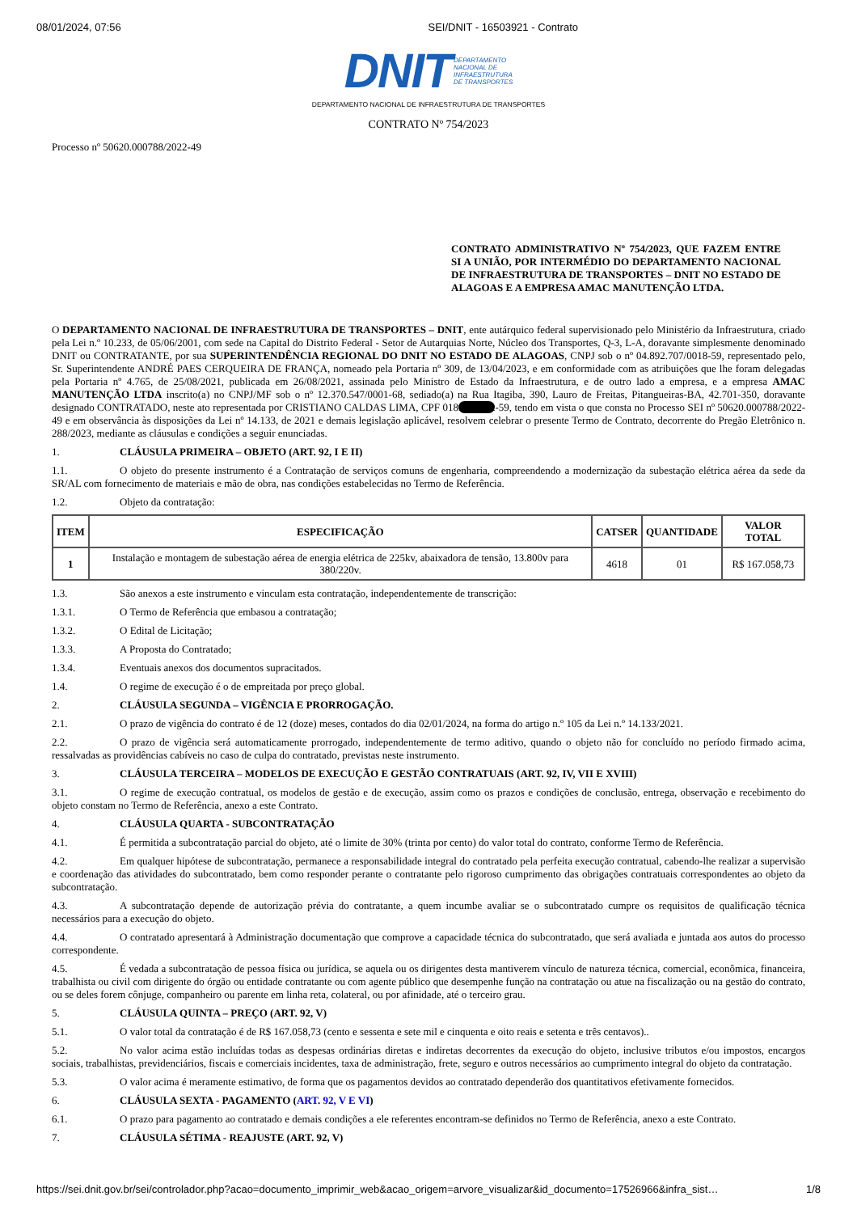08/01/2024, 07:56 SEI/DNIT - 16503921 - Contrato
DNIT DEPARTAMENTO
NACIONAL DE
INFRAESTRUTURA
DE TRANSPORTES
DEPARTAMENTO NACIONAL DE INFRAESTRUTURA DE TRANSPORTES
CONTRATO Nº 754/2023
Processo nº 50620.000788/2022-49
CONTRATO ADMINISTRATIVO Nº 754/2023, QUE FAZEM ENTRE SI A UNIÃO, POR INTERMÉDIO DO DEPARTAMENTO NACIONAL DE INFRAESTRUTURA DE TRANSPORTES – DNIT NO ESTADO DE ALAGOAS E A EMPRESA AMAC MANUTENÇÃO LTDA.
O DEPARTAMENTO NACIONAL DE INFRAESTRUTURA DE TRANSPORTES – DNIT, ente autárquico federal supervisionado pelo Ministério da Infraestrutura, criado pela Lei n.º 10.233, de 05/06/2001, com sede na Capital do Distrito Federal - Setor de Autarquias Norte, Núcleo dos Transportes, Q-3, L-A, doravante simplesmente denominado DNIT ou CONTRATANTE, por sua SUPERINTENDÊNCIA REGIONAL DO DNIT NO ESTADO DE ALAGOAS, CNPJ sob o nº 04.892.707/0018-59, representado pelo, Sr. Superintendente ANDRÉ PAES CERQUEIRA DE FRANÇA, nomeado pela Portaria nº 309, de 13/04/2023, e em conformidade com as atribuições que lhe foram delegadas pela Portaria nº 4.765, de 25/08/2021, publicada em 26/08/2021, assinada pelo Ministro de Estado da Infraestrutura, e de outro lado a empresa, e a empresa AMAC MANUTENÇÃO LTDA inscrito(a) no CNPJ/MF sob o nº 12.370.547/0001-68, sediado(a) na Rua Itagiba, 390, Lauro de Freitas, Pitangueiras-BA, 42.701-350, doravante designado CONTRATADO, neste ato representada por CRISTIANO CALDAS LIMA, CPF 018xxxxxxx-59, tendo em vista o que consta no Processo SEI nº 50620.000788/2022-49 e em observância às disposições da Lei nº 14.133, de 2021 e demais legislação aplicável, resolvem celebrar o presente Termo de Contrato, decorrente do Pregão Eletrônico n. 288/2023, mediante as cláusulas e condições a seguir enunciadas.
1. CLÁUSULA PRIMEIRA – OBJETO (ART. 92, I E II)
1.1. O objeto do presente instrumento é a Contratação de serviços comuns de engenharia, compreendendo a modernização da subestação elétrica aérea da sede da SR/AL com fornecimento de materiais e mão de obra, nas condições estabelecidas no Termo de Referência.
1.2. Objeto da contratação:
| ITEM | ESPECIFICAÇÃO | CATSER | QUANTIDADE | VALOR TOTAL |
| --- | --- | --- | --- | --- |
| 1 | Instalação e montagem de subestação aérea de energia elétrica de 225kv, abaixadora de tensão, 13.800v para 380/220v. | 4618 | 01 | R$ 167.058,73 |
1.3. São anexos a este instrumento e vinculam esta contratação, independentemente de transcrição:
1.3.1. O Termo de Referência que embasou a contratação;
1.3.2. O Edital de Licitação;
1.3.3. A Proposta do Contratado;
1.3.4. Eventuais anexos dos documentos supracitados.
1.4. O regime de execução é o de empreitada por preço global.
2. CLÁUSULA SEGUNDA – VIGÊNCIA E PRORROGAÇÃO.
2.1. O prazo de vigência do contrato é de 12 (doze) meses, contados do dia 02/01/2024, na forma do artigo n.º 105 da Lei n.º 14.133/2021.
2.2. O prazo de vigência será automaticamente prorrogado, independentemente de termo aditivo, quando o objeto não for concluído no período firmado acima, ressalvadas as providências cabíveis no caso de culpa do contratado, previstas neste instrumento.
3. CLÁUSULA TERCEIRA – MODELOS DE EXECUÇÃO E GESTÃO CONTRATUAIS (ART. 92, IV, VII E XVIII)
3.1. O regime de execução contratual, os modelos de gestão e de execução, assim como os prazos e condições de conclusão, entrega, observação e recebimento do objeto constam no Termo de Referência, anexo a este Contrato.
4. CLÁUSULA QUARTA - SUBCONTRATAÇÃO
4.1. É permitida a subcontratação parcial do objeto, até o limite de 30% (trinta por cento) do valor total do contrato, conforme Termo de Referência.
4.2. Em qualquer hipótese de subcontratação, permanece a responsabilidade integral do contratado pela perfeita execução contratual, cabendo-lhe realizar a supervisão e coordenação das atividades do subcontratado, bem como responder perante o contratante pelo rigoroso cumprimento das obrigações contratuais correspondentes ao objeto da subcontratação.
4.3. A subcontratação depende de autorização prévia do contratante, a quem incumbe avaliar se o subcontratado cumpre os requisitos de qualificação técnica necessários para a execução do objeto.
4.4. O contratado apresentará à Administração documentação que comprove a capacidade técnica do subcontratado, que será avaliada e juntada aos autos do processo correspondente.
4.5. É vedada a subcontratação de pessoa física ou jurídica, se aquela ou os dirigentes desta mantiverem vínculo de natureza técnica, comercial, econômica, financeira, trabalhista ou civil com dirigente do órgão ou entidade contratante ou com agente público que desempenhe função na contratação ou atue na fiscalização ou na gestão do contrato, ou se deles forem cônjuge, companheiro ou parente em linha reta, colateral, ou por afinidade, até o terceiro grau.
5. CLÁUSULA QUINTA – PREÇO (ART. 92, V)
5.1. O valor total da contratação é de R$ 167.058,73 (cento e sessenta e sete mil e cinquenta e oito reais e setenta e três centavos)..
5.2. No valor acima estão incluídas todas as despesas ordinárias diretas e indiretas decorrentes da execução do objeto, inclusive tributos e/ou impostos, encargos sociais, trabalhistas, previdenciários, fiscais e comerciais incidentes, taxa de administração, frete, seguro e outros necessários ao cumprimento integral do objeto da contratação.
5.3. O valor acima é meramente estimativo, de forma que os pagamentos devidos ao contratado dependerão dos quantitativos efetivamente fornecidos.
6. CLÁUSULA SEXTA - PAGAMENTO (ART. 92, V E VI)
6.1. O prazo para pagamento ao contratado e demais condições a ele referentes encontram-se definidos no Termo de Referência, anexo a este Contrato.
7. CLÁUSULA SÉTIMA - REAJUSTE (ART. 92, V)
https://sei.dnit.gov.br/sei/controlador.php?acao=documento_imprimir_web&acao_origem=arvore_visualizar&id_documento=17526966&infra_sist… 1/8